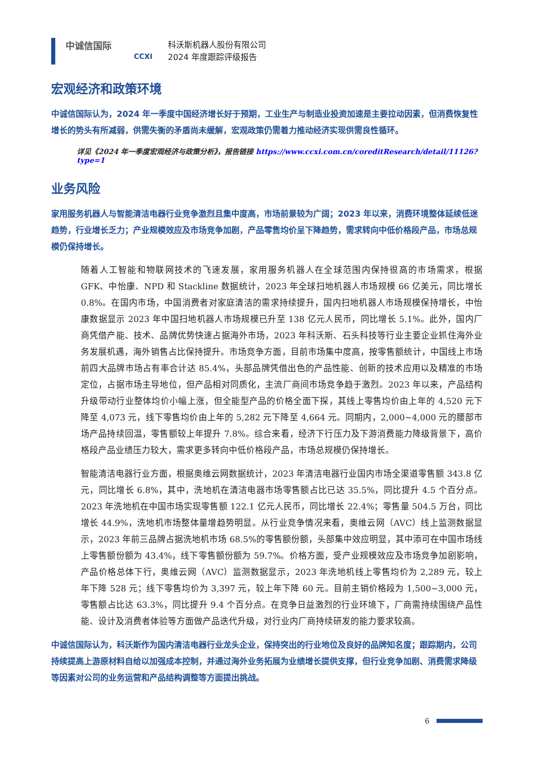中诚信国际
CCXI
科沃斯机器人股份有限公司
2024 年度跟踪评级报告
宏观经济和政策环境
中诚信国际认为，2024 年一季度中国经济增长好于预期，工业生产与制造业投资加速是主要拉动因素，但消费恢复性增长的势头有所减弱，供需失衡的矛盾尚未缓解，宏观政策仍需着力推动经济实现供需良性循环。
详见《2024 年一季度宏观经济与政策分析》，报告链接 https://www.ccxi.com.cn/coreditResearch/detail/11126?type=1
业务风险
家用服务机器人与智能清洁电器行业竞争激烈且集中度高，市场前景较为广阔；2023 年以来，消费环境整体延续低迷趋势，行业增长乏力；产业规模效应及市场竞争加剧，产品零售均价呈下降趋势，需求转向中低价格段产品，市场总规模仍保持增长。
随着人工智能和物联网技术的飞速发展，家用服务机器人在全球范围内保持很高的市场需求，根据 GFK、中怡康、NPD 和 Stackline 数据统计，2023 年全球扫地机器人市场规模 66 亿美元，同比增长 0.8%。在国内市场，中国消费者对家庭清洁的需求持续提升，国内扫地机器人市场规模保持增长，中怡康数据显示 2023 年中国扫地机器人市场规模已升至 138 亿元人民币，同比增长 5.1%。此外，国内厂商凭借产能、技术、品牌优势快速占据海外市场，2023 年科沃斯、石头科技等行业主要企业抓住海外业务发展机遇，海外销售占比保持提升。市场竞争方面，目前市场集中度高，按零售额统计，中国线上市场前四大品牌市场占有率合计达 85.4%，头部品牌凭借出色的产品性能、创新的技术应用以及精准的市场定位，占据市场主导地位，但产品相对同质化，主流厂商间市场竞争趋于激烈。2023 年以来，产品结构升级带动行业整体均价小幅上涨，但全能型产品的价格全面下探，其线上零售均价由上年的 4,520 元下降至 4,073 元，线下零售均价由上年的 5,282 元下降至 4,664 元。同期内，2,000~4,000 元的腰部市场产品持续回温，零售额较上年提升 7.8%。综合来看，经济下行压力及下游消费能力降级背景下，高价格段产品业绩压力较大，需求更多转向中低价格段产品，市场总规模仍保持增长。
智能清洁电器行业方面，根据奥维云网数据统计，2023 年清洁电器行业国内市场全渠道零售额 343.8 亿元，同比增长 6.8%，其中，洗地机在清洁电器市场零售额占比已达 35.5%，同比提升 4.5 个百分点。2023 年洗地机在中国市场实现零售额 122.1 亿元人民币，同比增长 22.4%；零售量 504.5 万台，同比增长 44.9%，洗地机市场整体量增趋势明显。从行业竞争情况来看，奥维云网（AVC）线上监测数据显示，2023 年前三品牌占据洗地机市场 68.5%的零售额份额，头部集中效应明显，其中添可在中国市场线上零售额份额为 43.4%，线下零售额份额为 59.7%。价格方面，受产业规模效应及市场竞争加剧影响，产品价格总体下行，奥维云网（AVC）监测数据显示，2023 年洗地机线上零售均价为 2,289 元，较上年下降 528 元；线下零售均价为 3,397 元，较上年下降 60 元。目前主销价格段为 1,500~3,000 元，零售额占比达 63.3%，同比提升 9.4 个百分点。在竞争日益激烈的行业环境下，厂商需持续围绕产品性能、设计及消费者体验等方面做产品迭代升级，对行业内厂商持续研发的能力要求较高。
中诚信国际认为，科沃斯作为国内清洁电器行业龙头企业，保持突出的行业地位及良好的品牌知名度；跟踪期内，公司持续提高上游原材料自给以加强成本控制，并通过海外业务拓展为业绩增长提供支撑，但行业竞争加剧、消费需求降级等因素对公司的业务运营和产品结构调整等方面提出挑战。
6